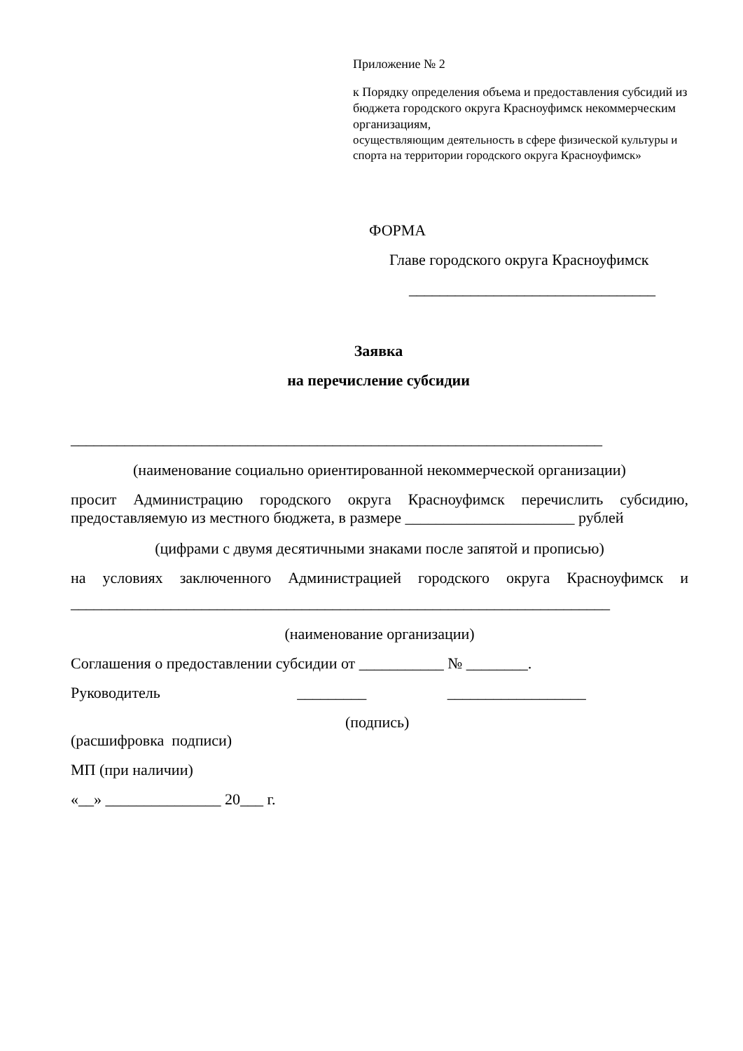Приложение № 2
к Порядку определения объема и предоставления субсидий из бюджета городского округа Красноуфимск некоммерческим организациям,
осуществляющим деятельность в сфере физической культуры и спорта на территории городского округа Красноуфимск»
ФОРМА
Главе городского округа Красноуфимск
________________________________
Заявка
на перечисление субсидии
_____________________________________________________________________
(наименование социально ориентированной некоммерческой организации)
просит Администрацию городского округа Красноуфимск перечислить субсидию, предоставляемую из местного бюджета, в размере ______________________ рублей
(цифрами с двумя десятичными знаками после запятой и прописью)
на условиях заключенного Администрацией городского округа Красноуфимск и
______________________________________________________________________
(наименование организации)
Соглашения о предоставлении субсидии от ___________ № ________.
Руководитель _________ __________________
(подпись)
(расшифровка подписи)
МП (при наличии)
«__» _______________ 20___ г.